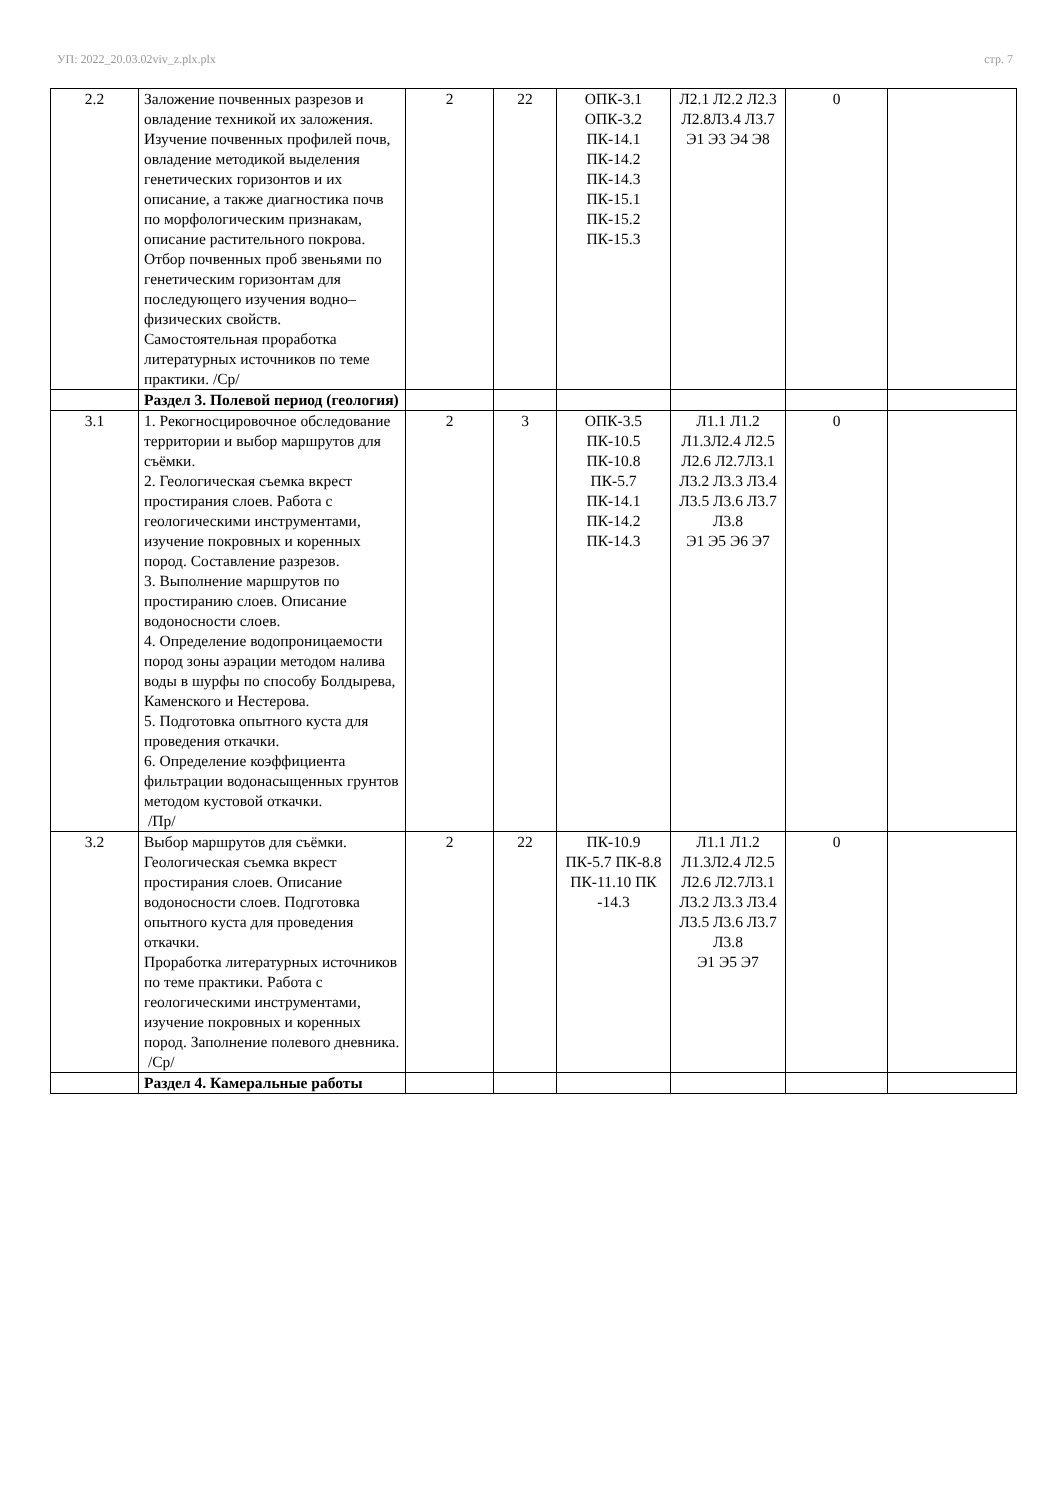УП: 2022_20.03.02viv_z.plx.plx стр. 7
| 2.2 | Заложение почвенных разрезов и овладение техникой их заложения. Изучение почвенных профилей почв, овладение методикой выделения генетических горизонтов и их описание, а также диагностика почв по морфологическим признакам, описание растительного покрова. Отбор почвенных проб звеньями по генетическим горизонтам для последующего изучения водно–физических свойств. Самостоятельная проработка литературных источников по теме практики. /Ср/ | 2 | 22 | ОПК-3.1 ОПК-3.2 ПК-14.1 ПК-14.2 ПК-14.3 ПК-15.1 ПК-15.2 ПК-15.3 | Л2.1 Л2.2 Л2.3 Л2.8Л3.4 Л3.7 Э1 Э3 Э4 Э8 | 0 | |
| | Раздел 3. Полевой период (геология) | | | | | | |
| 3.1 | 1. Рекогносцировочное обследование территории и выбор маршрутов для съёмки. 2. Геологическая съемка вкрест простирания слоев. Работа с геологическими инструментами, изучение покровных и коренных пород. Составление разрезов. 3. Выполнение маршрутов по простиранию слоев. Описание водоносности слоев. 4. Определение водопроницаемости пород зоны аэрации методом налива воды в шурфы по способу Болдырева, Каменского и Нестерова. 5. Подготовка опытного куста для проведения откачки. 6. Определение коэффициента фильтрации водонасыщенных грунтов методом кустовой откачки. /Пр/ | 2 | 3 | ОПК-3.5 ПК-10.5 ПК-10.8 ПК-5.7 ПК-14.1 ПК-14.2 ПК-14.3 | Л1.1 Л1.2 Л1.3Л2.4 Л2.5 Л2.6 Л2.7Л3.1 Л3.2 Л3.3 Л3.4 Л3.5 Л3.6 Л3.7 Л3.8 Э1 Э5 Э6 Э7 | 0 | |
| 3.2 | Выбор маршрутов для съёмки. Геологическая съемка вкрест простирания слоев. Описание водоносности слоев. Подготовка опытного куста для проведения откачки. Проработка литературных источников по теме практики. Работа с геологическими инструментами, изучение покровных и коренных пород. Заполнение полевого дневника. /Ср/ | 2 | 22 | ПК-10.9 ПК-5.7 ПК-8.8 ПК-11.10 ПК -14.3 | Л1.1 Л1.2 Л1.3Л2.4 Л2.5 Л2.6 Л2.7Л3.1 Л3.2 Л3.3 Л3.4 Л3.5 Л3.6 Л3.7 Л3.8 Э1 Э5 Э7 | 0 | |
| | Раздел 4. Камеральные работы | | | | | | |